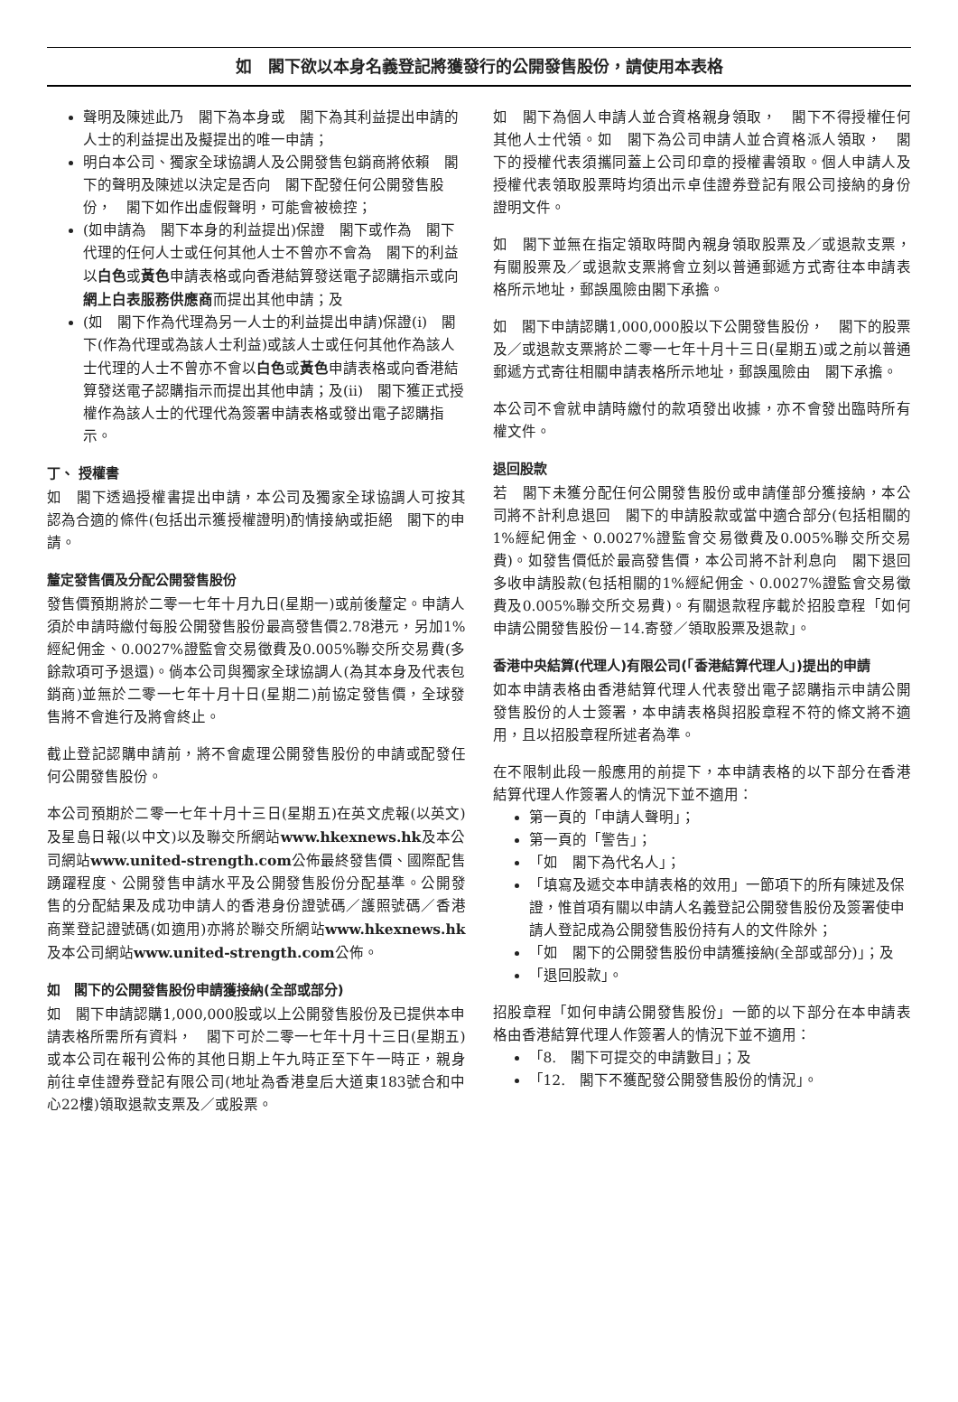如　閣下欲以本身名義登記將獲發行的公開發售股份，請使用本表格
聲明及陳述此乃　閣下為本身或　閣下為其利益提出申請的人士的利益提出及擬提出的唯一申請；
明白本公司、獨家全球協調人及公開發售包銷商將依賴　閣下的聲明及陳述以決定是否向　閣下配發任何公開發售股份，　閣下如作出虛假聲明，可能會被檢控；
(如申請為　閣下本身的利益提出)保證　閣下或作為　閣下代理的任何人士或任何其他人士不曾亦不會為　閣下的利益以白色或黃色申請表格或向香港結算發送電子認購指示或向網上白表服務供應商而提出其他申請；及
(如　閣下作為代理為另一人士的利益提出申請)保證(i)　閣下(作為代理或為該人士利益)或該人士或任何其他作為該人士代理的人士不曾亦不會以白色或黃色申請表格或向香港結算發送電子認購指示而提出其他申請；及(ii)　閣下獲正式授權作為該人士的代理代為簽署申請表格或發出電子認購指示。
丁、 授權書
如　閣下透過授權書提出申請，本公司及獨家全球協調人可按其認為合適的條件(包括出示獲授權證明)酌情接納或拒絕　閣下的申請。
釐定發售價及分配公開發售股份
發售價預期將於二零一七年十月九日(星期一)或前後釐定。申請人須於申請時繳付每股公開發售股份最高發售價2.78港元，另加1%經紀佣金、0.0027%證監會交易徵費及0.005%聯交所交易費(多餘款項可予退還)。倘本公司與獨家全球協調人(為其本身及代表包銷商)並無於二零一七年十月十日(星期二)前協定發售價，全球發售將不會進行及將會終止。
截止登記認購申請前，將不會處理公開發售股份的申請或配發任何公開發售股份。
本公司預期於二零一七年十月十三日(星期五)在英文虎報(以英文)及星島日報(以中文)以及聯交所網站www.hkexnews.hk及本公司網站www.united-strength.com公佈最終發售價、國際配售踴躍程度、公開發售申請水平及公開發售股份分配基準。公開發售的分配結果及成功申請人的香港身份證號碼／護照號碼／香港商業登記證號碼(如適用)亦將於聯交所網站www.hkexnews.hk及本公司網站www.united-strength.com公佈。
如　閣下的公開發售股份申請獲接納(全部或部分)
如　閣下申請認購1,000,000股或以上公開發售股份及已提供本申請表格所需所有資料，　閣下可於二零一七年十月十三日(星期五)或本公司在報刊公佈的其他日期上午九時正至下午一時正，親身前往卓佳證券登記有限公司(地址為香港皇后大道東183號合和中心22樓)領取退款支票及／或股票。
如　閣下為個人申請人並合資格親身領取，　閣下不得授權任何其他人士代領。如　閣下為公司申請人並合資格派人領取，　閣下的授權代表須攜同蓋上公司印章的授權書領取。個人申請人及授權代表領取股票時均須出示卓佳證券登記有限公司接納的身份證明文件。
如　閣下並無在指定領取時間內親身領取股票及／或退款支票，有關股票及／或退款支票將會立刻以普通郵遞方式寄往本申請表格所示地址，郵誤風險由閣下承擔。
如　閣下申請認購1,000,000股以下公開發售股份，　閣下的股票及／或退款支票將於二零一七年十月十三日(星期五)或之前以普通郵遞方式寄往相關申請表格所示地址，郵誤風險由　閣下承擔。
本公司不會就申請時繳付的款項發出收據，亦不會發出臨時所有權文件。
退回股款
若　閣下未獲分配任何公開發售股份或申請僅部分獲接納，本公司將不計利息退回　閣下的申請股款或當中適合部分(包括相關的1%經紀佣金、0.0027%證監會交易徵費及0.005%聯交所交易費)。如發售價低於最高發售價，本公司將不計利息向　閣下退回多收申請股款(包括相關的1%經紀佣金、0.0027%證監會交易徵費及0.005%聯交所交易費)。有關退款程序載於招股章程「如何申請公開發售股份－14.寄發／領取股票及退款」。
香港中央結算(代理人)有限公司(「香港結算代理人」)提出的申請
如本申請表格由香港結算代理人代表發出電子認購指示申請公開發售股份的人士簽署，本申請表格與招股章程不符的條文將不適用，且以招股章程所述者為準。
在不限制此段一般應用的前提下，本申請表格的以下部分在香港結算代理人作簽署人的情況下並不適用：
第一頁的「申請人聲明」；
第一頁的「警告」；
「如　閣下為代名人」；
「填寫及遞交本申請表格的效用」一節項下的所有陳述及保證，惟首項有關以申請人名義登記公開發售股份及簽署使申請人登記成為公開發售股份持有人的文件除外；
「如　閣下的公開發售股份申請獲接納(全部或部分)」；及
「退回股款」。
招股章程「如何申請公開發售股份」一節的以下部分在本申請表格由香港結算代理人作簽署人的情況下並不適用：
「8.　閣下可提交的申請數目」；及
「12.　閣下不獲配發公開發售股份的情況」。